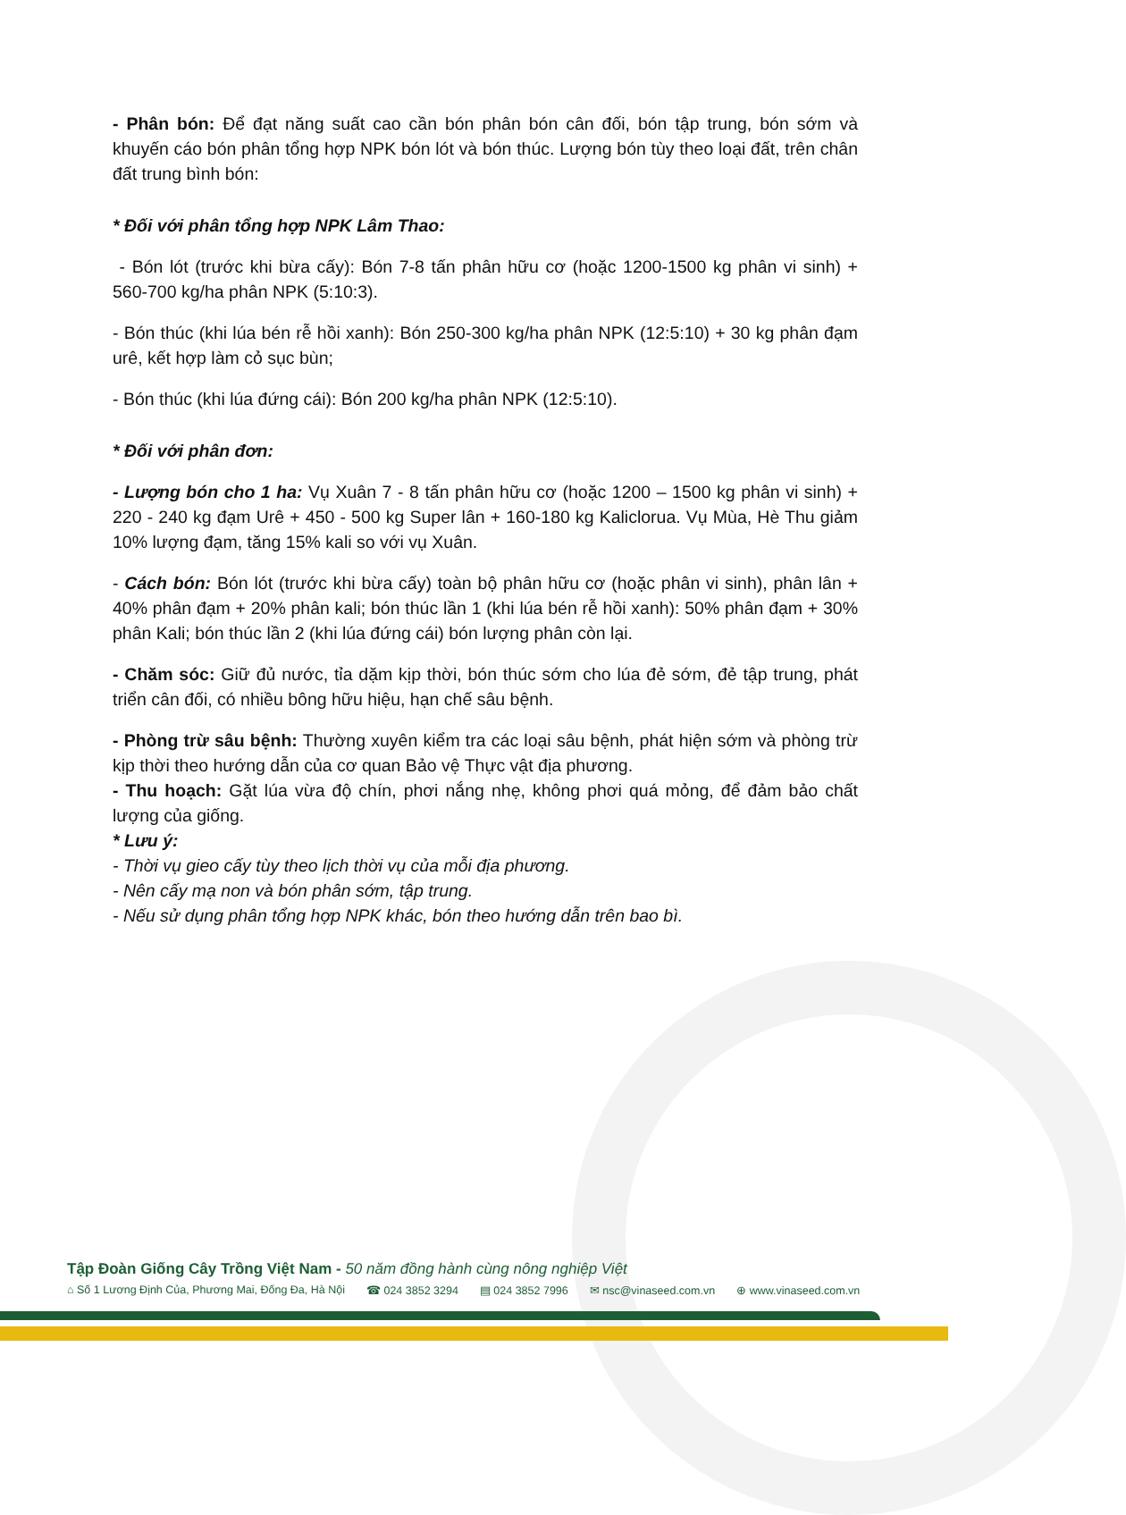- Phân bón: Để đạt năng suất cao cần bón phân bón cân đối, bón tập trung, bón sớm và khuyến cáo bón phân tổng hợp NPK bón lót và bón thúc. Lượng bón tùy theo loại đất, trên chân đất trung bình bón:
* Đối với phân tổng hợp NPK Lâm Thao:
- Bón lót (trước khi bừa cấy): Bón 7-8 tấn phân hữu cơ (hoặc 1200-1500 kg phân vi sinh) + 560-700 kg/ha phân NPK (5:10:3).
- Bón thúc (khi lúa bén rễ hồi xanh): Bón 250-300 kg/ha phân NPK (12:5:10) + 30 kg phân đạm urê, kết hợp làm cỏ sục bùn;
- Bón thúc (khi lúa đứng cái): Bón 200 kg/ha phân NPK (12:5:10).
* Đối với phân đơn:
- Lượng bón cho 1 ha: Vụ Xuân 7 - 8 tấn phân hữu cơ (hoặc 1200 – 1500 kg phân vi sinh) + 220 - 240 kg đạm Urê + 450 - 500 kg Super lân + 160-180 kg Kaliclorua. Vụ Mùa, Hè Thu giảm 10% lượng đạm, tăng 15% kali so với vụ Xuân.
- Cách bón: Bón lót (trước khi bừa cấy) toàn bộ phân hữu cơ (hoặc phân vi sinh), phân lân + 40% phân đạm + 20% phân kali; bón thúc lần 1 (khi lúa bén rễ hồi xanh): 50% phân đạm + 30% phân Kali; bón thúc lần 2 (khi lúa đứng cái) bón lượng phân còn lại.
- Chăm sóc: Giữ đủ nước, tỉa dặm kịp thời, bón thúc sớm cho lúa đẻ sớm, đẻ tập trung, phát triển cân đối, có nhiều bông hữu hiệu, hạn chế sâu bệnh.
- Phòng trừ sâu bệnh: Thường xuyên kiểm tra các loại sâu bệnh, phát hiện sớm và phòng trừ kịp thời theo hướng dẫn của cơ quan Bảo vệ Thực vật địa phương.
- Thu hoạch: Gặt lúa vừa độ chín, phơi nắng nhẹ, không phơi quá mỏng, để đảm bảo chất lượng của giống.
* Lưu ý:
- Thời vụ gieo cấy tùy theo lịch thời vụ của mỗi địa phương.
- Nên cấy mạ non và bón phân sớm, tập trung.
- Nếu sử dụng phân tổng hợp NPK khác, bón theo hướng dẫn trên bao bì.
Tập Đoàn Giống Cây Trồng Việt Nam - 50 năm đồng hành cùng nông nghiệp Việt
⌂ Số 1 Lương Định Của, Phương Mai, Đống Đa, Hà Nội ☎ 024 3852 3294 ▤ 024 3852 7996 ✉ nsc@vinaseed.com.vn ⊕ www.vinaseed.com.vn